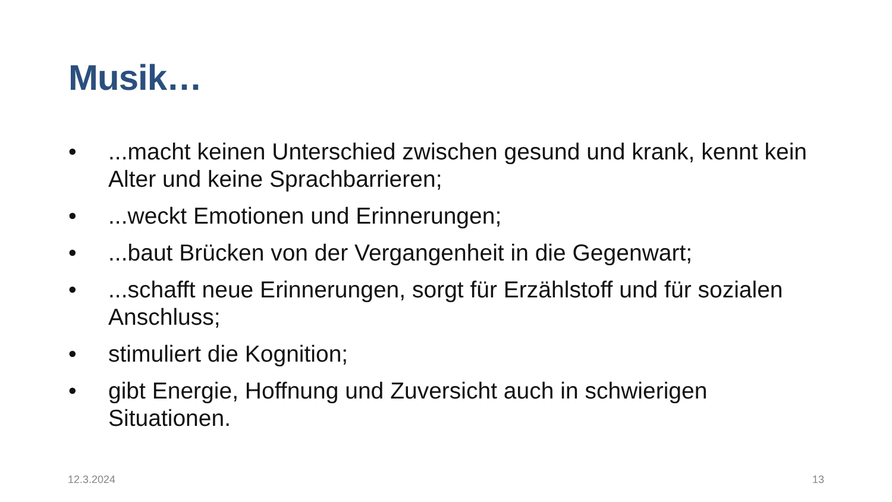Musik…
•...macht keinen Unterschied zwischen gesund und krank, kennt kein Alter und keine Sprachbarrieren;
•...weckt Emotionen und Erinnerungen;
•...baut Brücken von der Vergangenheit in die Gegenwart;
•...schafft neue Erinnerungen, sorgt für Erzählstoff und für sozialen Anschluss;
• stimuliert die Kognition;
• gibt Energie, Hoffnung und Zuversicht auch in schwierigen Situationen.
12.3.2024 13